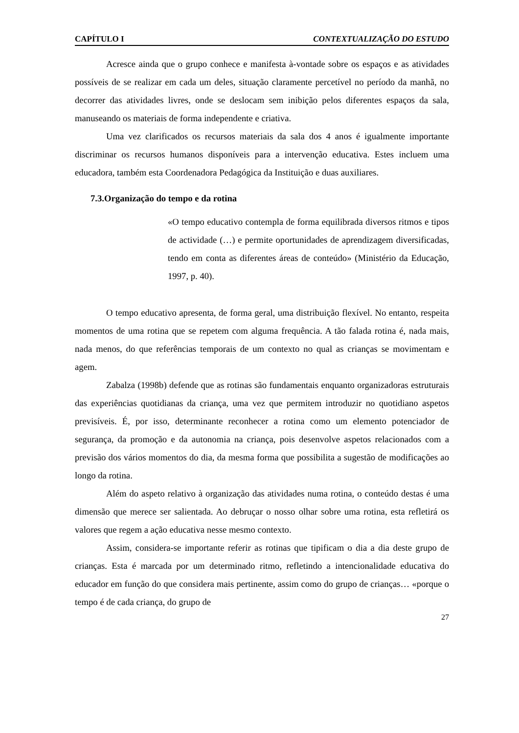CAPÍTULO I CONTEXTUALIZAÇÃO DO ESTUDO
Acresce ainda que o grupo conhece e manifesta à-vontade sobre os espaços e as atividades possíveis de se realizar em cada um deles, situação claramente percetível no período da manhã, no decorrer das atividades livres, onde se deslocam sem inibição pelos diferentes espaços da sala, manuseando os materiais de forma independente e criativa.
Uma vez clarificados os recursos materiais da sala dos 4 anos é igualmente importante discriminar os recursos humanos disponíveis para a intervenção educativa. Estes incluem uma educadora, também esta Coordenadora Pedagógica da Instituição e duas auxiliares.
7.3.Organização do tempo e da rotina
«O tempo educativo contempla de forma equilibrada diversos ritmos e tipos de actividade (…) e permite oportunidades de aprendizagem diversificadas, tendo em conta as diferentes áreas de conteúdo» (Ministério da Educação, 1997, p. 40).
O tempo educativo apresenta, de forma geral, uma distribuição flexível. No entanto, respeita momentos de uma rotina que se repetem com alguma frequência. A tão falada rotina é, nada mais, nada menos, do que referências temporais de um contexto no qual as crianças se movimentam e agem.
Zabalza (1998b) defende que as rotinas são fundamentais enquanto organizadoras estruturais das experiências quotidianas da criança, uma vez que permitem introduzir no quotidiano aspetos previsíveis. É, por isso, determinante reconhecer a rotina como um elemento potenciador de segurança, da promoção e da autonomia na criança, pois desenvolve aspetos relacionados com a previsão dos vários momentos do dia, da mesma forma que possibilita a sugestão de modificações ao longo da rotina.
Além do aspeto relativo à organização das atividades numa rotina, o conteúdo destas é uma dimensão que merece ser salientada. Ao debruçar o nosso olhar sobre uma rotina, esta refletirá os valores que regem a ação educativa nesse mesmo contexto.
Assim, considera-se importante referir as rotinas que tipificam o dia a dia deste grupo de crianças. Esta é marcada por um determinado ritmo, refletindo a intencionalidade educativa do educador em função do que considera mais pertinente, assim como do grupo de crianças… «porque o tempo é de cada criança, do grupo de
27